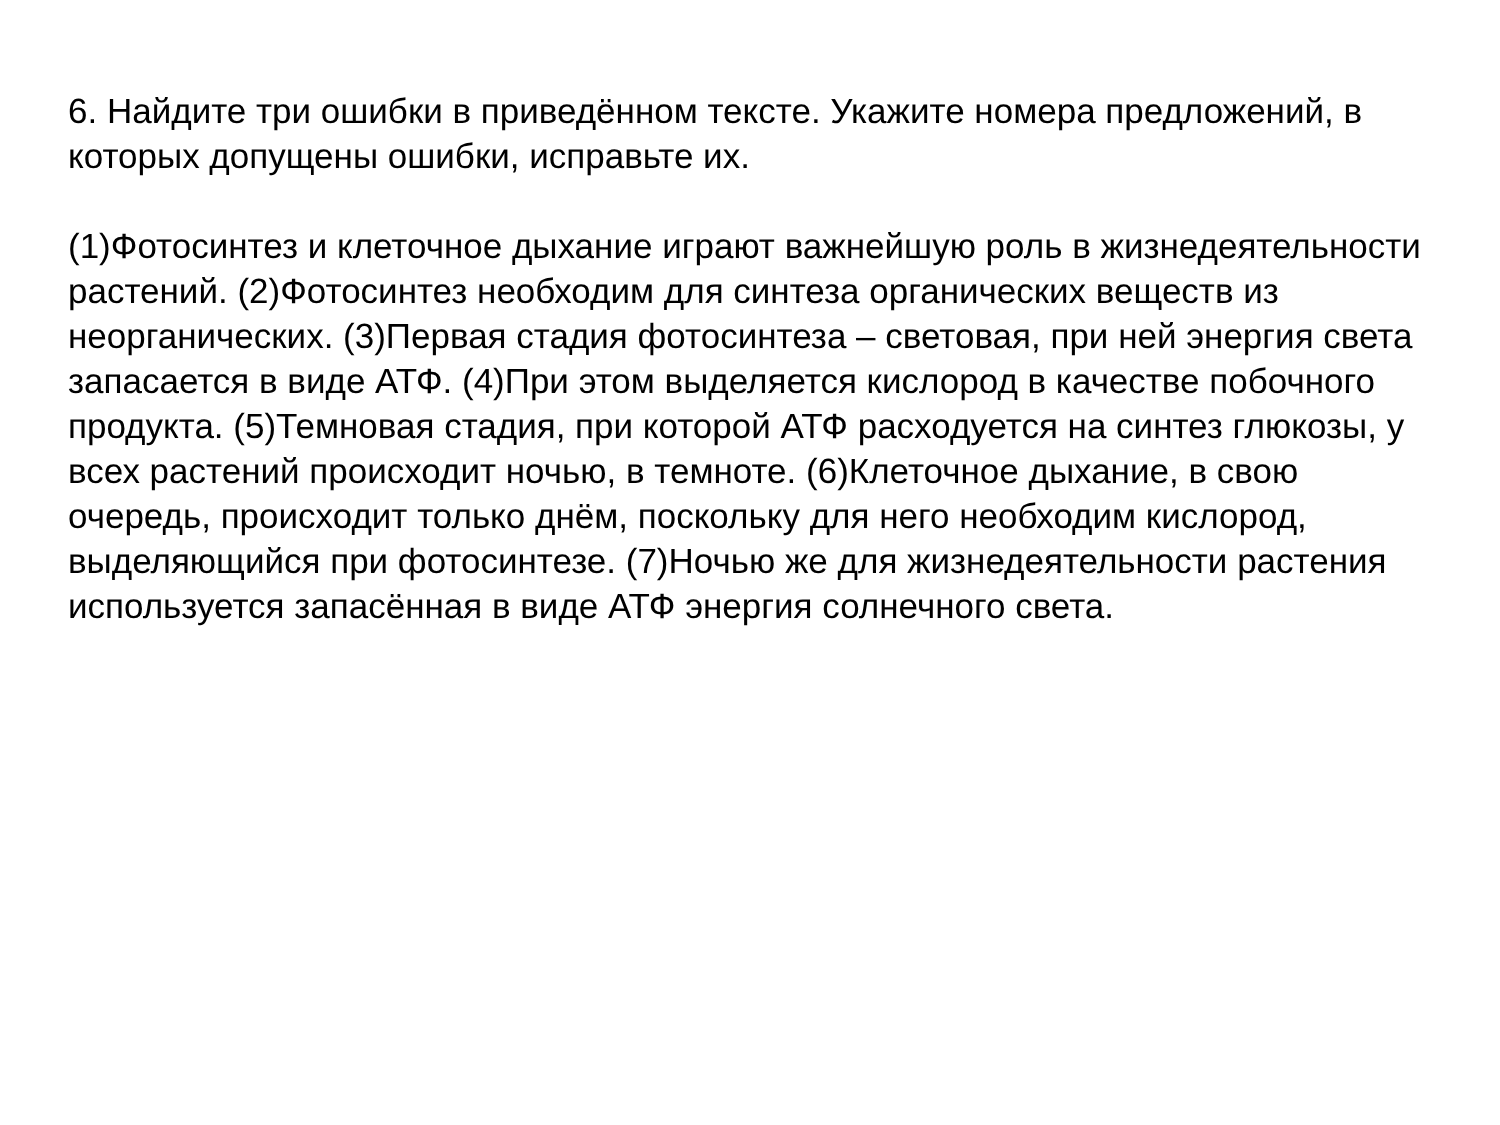6. Найдите три ошибки в приведённом тексте. Укажите номера предложений, в которых допущены ошибки, исправьте их.
(1)Фотосинтез и клеточное дыхание играют важнейшую роль в жизнедеятельности растений. (2)Фотосинтез необходим для синтеза органических веществ из неорганических. (3)Первая стадия фотосинтеза – световая, при ней энергия света запасается в виде АТФ. (4)При этом выделяется кислород в качестве побочного продукта. (5)Темновая стадия, при которой АТФ расходуется на синтез глюкозы, у всех растений происходит ночью, в темноте. (6)Клеточное дыхание, в свою очередь, происходит только днём, поскольку для него необходим кислород, выделяющийся при фотосинтезе. (7)Ночью же для жизнедеятельности растения используется запасённая в виде АТФ энергия солнечного света.